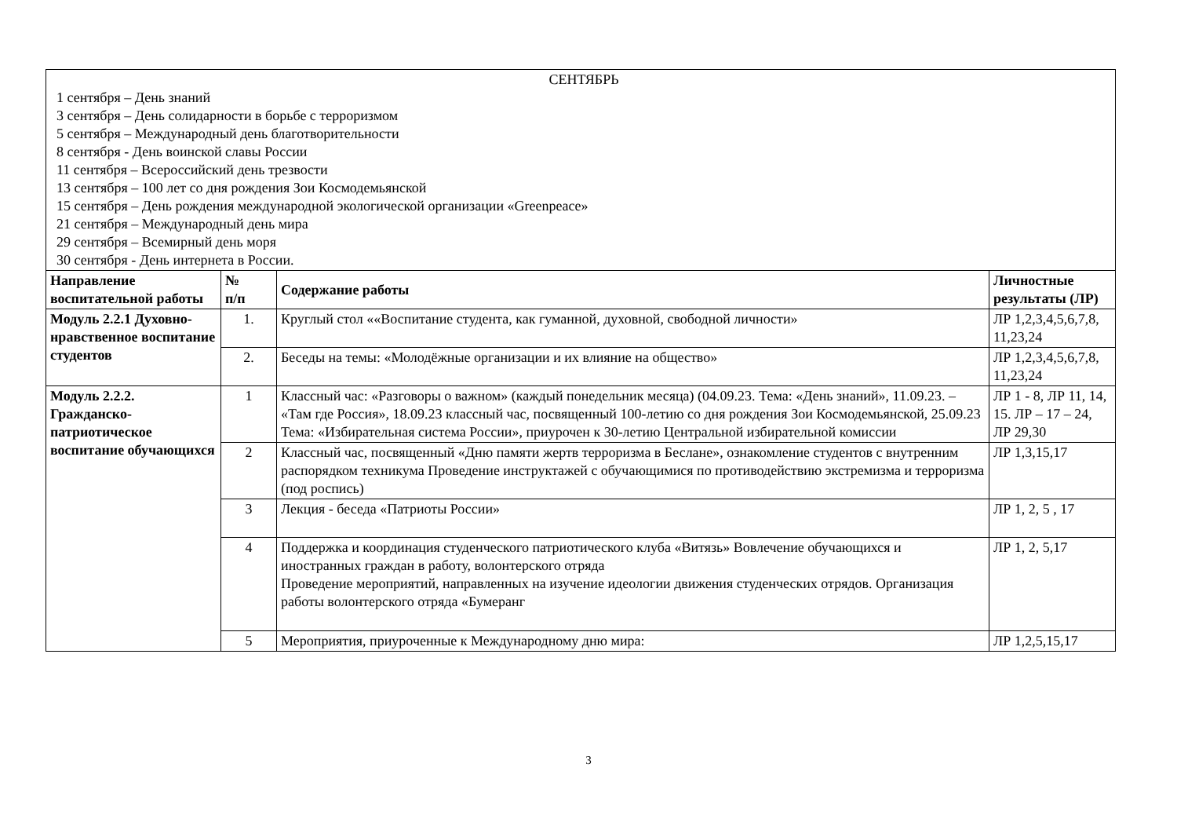| СЕНТЯБРЬ 1 сентября – День знаний 3 сентября – День солидарности в борьбе с терроризмом 5 сентября – Международный день благотворительности 8 сентября - День воинской славы России 11 сентября – Всероссийский день трезвости 13 сентября – 100 лет со дня рождения Зои Космодемьянской 15 сентября – День рождения международной экологической организации «Greenpeace» 21 сентября – Международный день мира 29 сентября – Всемирный день моря 30 сентября - День интернета в России. | | | |
| Направление воспитательной работы | № п/п | Содержание работы | Личностные результаты (ЛР) |
| Модуль 2.2.1 Духовно-нравственное воспитание студентов | 1. | Круглый стол ««Воспитание студента, как гуманной, духовной, свободной личности» | ЛР 1,2,3,4,5,6,7,8, 11,23,24 |
| | 2. | Беседы на темы: «Молодёжные организации и их влияние на общество» | ЛР 1,2,3,4,5,6,7,8, 11,23,24 |
| Модуль 2.2.2. Гражданско-патриотическое воспитание обучающихся | 1 | Классный час: «Разговоры о важном» (каждый понедельник месяца) (04.09.23. Тема: «День знаний», 11.09.23. – «Там где Россия», 18.09.23 классный час, посвященный 100-летию со дня рождения Зои Космодемьянской, 25.09.23 Тема: «Избирательная система России», приурочен к 30-летию Центральной избирательной комиссии | ЛР 1 - 8, ЛР 11, 14, 15. ЛР – 17 – 24, ЛР 29,30 |
| | 2 | Классный час, посвященный «Дню памяти жертв терроризма в Беслане», ознакомление студентов с внутренним распорядком техникума Проведение инструктажей с обучающимися по противодействию экстремизма и терроризма (под роспись) | ЛР 1,3,15,17 |
| | 3 | Лекция - беседа «Патриоты России» | ЛР 1, 2, 5 , 17 |
| | 4 | Поддержка и координация студенческого патриотического клуба «Витязь» Вовлечение обучающихся и иностранных граждан в работу, волонтерского отряда Проведение мероприятий, направленных на изучение идеологии движения студенческих отрядов. Организация работы волонтерского отряда «Бумеранг | ЛР 1, 2, 5,17 |
| | 5 | Мероприятия, приуроченные к Международному дню мира: | ЛР 1,2,5,15,17 |
3